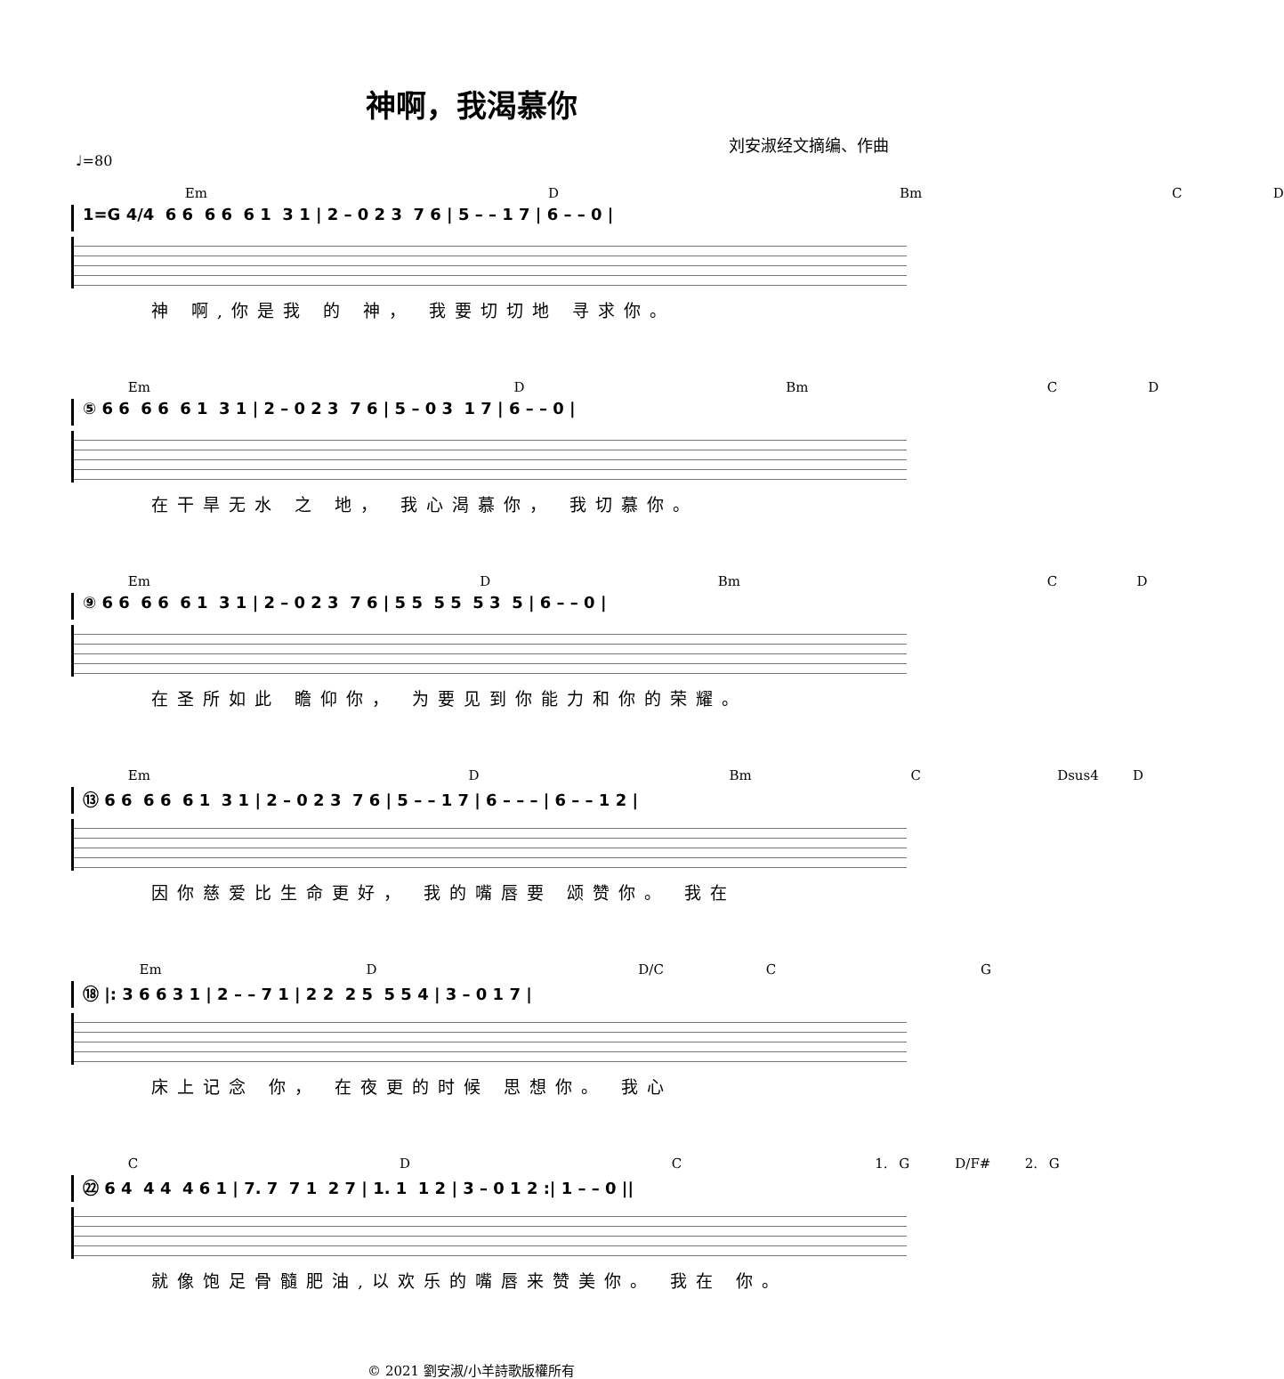神啊，我渴慕你
刘安淑经文摘编、作曲
♩=80
Em D Bm C D
1=G 4/4 6 6 6 6 6 1 3 1 | 2 – 0 2 3 7 6 | 5 – – 1 7 | 6 – – 0 |
神 啊,你是我 的 神， 我要切切地 寻求你。
Em D Bm C D
⑤ 6 6 6 6 6 1 3 1 | 2 – 0 2 3 7 6 | 5 – 0 3 1 7 | 6 – – 0 |
在干旱无水 之 地， 我心渴慕你， 我切慕你。
Em D Bm C D
⑨ 6 6 6 6 6 1 3 1 | 2 – 0 2 3 7 6 | 5 5 5 5 5 3 5 | 6 – – 0 |
在圣所如此 瞻仰你， 为要见到你能力和你的荣耀。
Em D Bm C Dsus4 D
⑬ 6 6 6 6 6 1 3 1 | 2 – 0 2 3 7 6 | 5 – – 1 7 | 6 – – – | 6 – – 1 2 |
因你慈爱比生命更好， 我的嘴唇要 颂赞你。 我在
Em D D/C C G
⑱ |: 3 6 6 3 1 | 2 – – 7 1 | 2 2 2 5 5 5 4 | 3 – 0 1 7 |
床上记念 你， 在夜更的时候 思想你。 我心
C D C 1. G D/F# 2. G
㉒ 6 4 4 4 4 6 1 | 7. 7 7 1 2 7 | 1. 1 1 2 | 3 – 0 1 2 :| 1 – – 0 ||
就像饱足骨髓肥油,以欢乐的嘴唇来赞美你。 我在 你。
© 2021 劉安淑/小羊詩歌版權所有